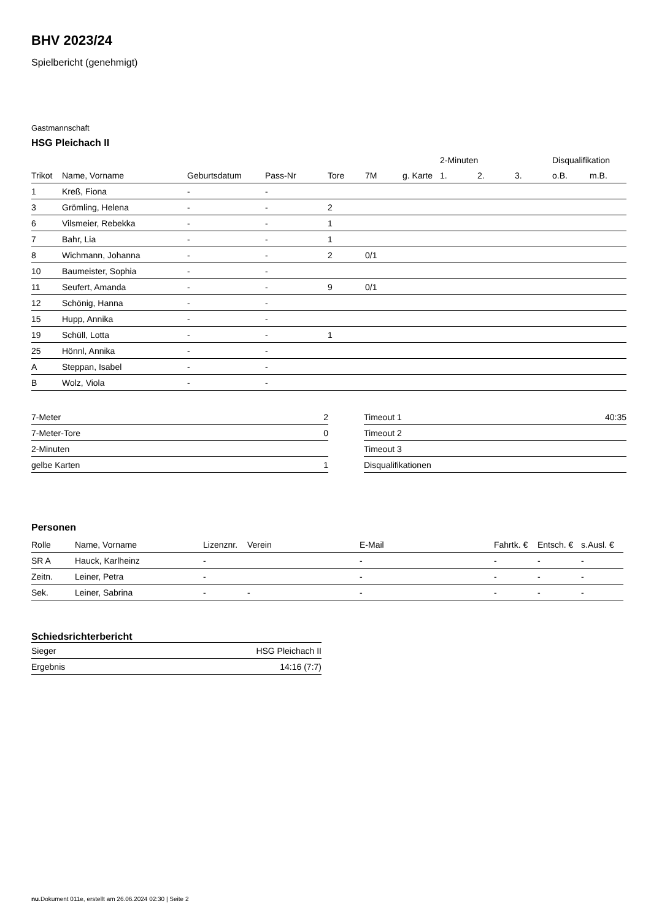BHV 2023/24
Spielbericht (genehmigt)
Gastmannschaft
HSG Pleichach II
| | | | | | | | 2-Minuten | | | Disqualifikation | |
| --- | --- | --- | --- | --- | --- | --- | --- | --- | --- | --- | --- |
| Trikot | Name, Vorname | Geburtsdatum | Pass-Nr | Tore | 7M | g. Karte | 1. | 2. | 3. | o.B. | m.B. |
| 1 | Kreß, Fiona | - | - | | | | | | | | |
| 3 | Grömling, Helena | - | - | 2 | | | | | | | |
| 6 | Vilsmeier, Rebekka | - | - | 1 | | | | | | | |
| 7 | Bahr, Lia | - | - | 1 | | | | | | | |
| 8 | Wichmann, Johanna | - | - | 2 | 0/1 | | | | | | |
| 10 | Baumeister, Sophia | - | - | | | | | | | | |
| 11 | Seufert, Amanda | - | - | 9 | 0/1 | | | | | | |
| 12 | Schönig, Hanna | - | - | | | | | | | | |
| 15 | Hupp, Annika | - | - | | | | | | | | |
| 19 | Schüll, Lotta | - | - | 1 | | | | | | | |
| 25 | Hönnl, Annika | - | - | | | | | | | | |
| A | Steppan, Isabel | - | - | | | | | | | | |
| B | Wolz, Viola | - | - | | | | | | | | |
| 7-Meter | 2 |
| 7-Meter-Tore | 0 |
| 2-Minuten | |
| gelbe Karten | 1 |
| Timeout 1 | 40:35 |
| Timeout 2 | |
| Timeout 3 | |
| Disqualifikationen | |
Personen
| Rolle | Name, Vorname | Lizenznr. | Verein | E-Mail | Fahrtk. € | Entsch. € | s.Ausl. € |
| --- | --- | --- | --- | --- | --- | --- | --- |
| SR A | Hauck, Karlheinz | - | | - | - | - | - |
| Zeitn. | Leiner, Petra | - | | - | - | - | - |
| Sek. | Leiner, Sabrina | - | - | - | - | - | - |
Schiedsrichterbericht
| Sieger | HSG Pleichach II |
| Ergebnis | 14:16 (7:7) |
nu.Dokument 011e, erstellt am 26.06.2024 02:30 | Seite 2